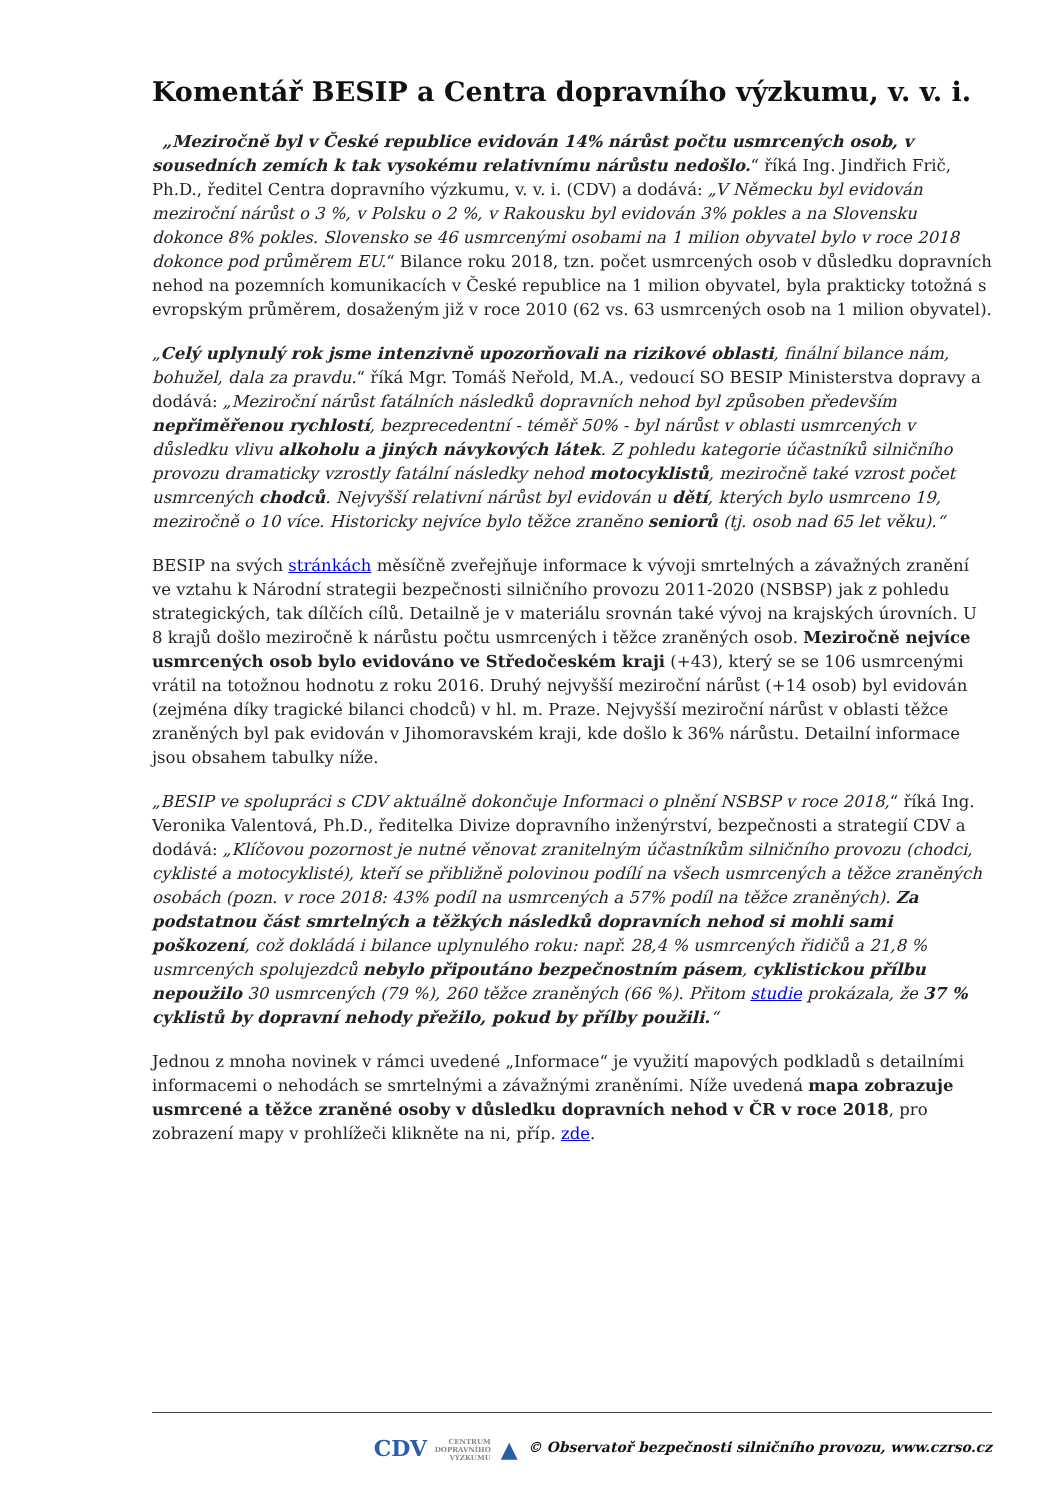Komentář BESIP a Centra dopravního výzkumu, v. v. i.
„Meziročně byl v České republice evidován 14% nárůst počtu usmrcených osob, v sousedních zemích k tak vysokému relativnímu nárůstu nedošlo.“ říká Ing. Jindřich Frič, Ph.D., ředitel Centra dopravního výzkumu, v. v. i. (CDV) a dodává: „V Německu byl evidován meziroční nárůst o 3 %, v Polsku o 2 %, v Rakousku byl evidován 3% pokles a na Slovensku dokonce 8% pokles. Slovensko se 46 usmrcenými osobami na 1 milion obyvatel bylo v roce 2018 dokonce pod průměrem EU.“ Bilance roku 2018, tzn. počet usmrcených osob v důsledku dopravních nehod na pozemních komunikacích v České republice na 1 milion obyvatel, byla prakticky totožná s evropským průměrem, dosaženým již v roce 2010 (62 vs. 63 usmrcených osob na 1 milion obyvatel).
„Celý uplynulý rok jsme intenzivně upozorňovali na rizikové oblasti, finální bilance nám, bohužel, dala za pravdu.“ říká Mgr. Tomáš Neřold, M.A., vedoucí SO BESIP Ministerstva dopravy a dodává: „Meziroční nárůst fatálních následků dopravních nehod byl způsoben především nepřiměřenou rychlostí, bezprecedentní - téměř 50% - byl nárůst v oblasti usmrcených v důsledku vlivu alkoholu a jiných návykových látek. Z pohledu kategorie účastníků silničního provozu dramaticky vzrostly fatální následky nehod motocyklistů, meziročně také vzrost počet usmrcených chodců. Nejvyšší relativní nárůst byl evidován u dětí, kterých bylo usmrceno 19, meziročně o 10 více. Historicky nejvíce bylo těžce zraněno seniorů (tj. osob nad 65 let věku).“
BESIP na svých stránkách měsíčně zveřejňuje informace k vývoji smrtelných a závažných zranění ve vztahu k Národní strategii bezpečnosti silničního provozu 2011-2020 (NSBSP) jak z pohledu strategických, tak dílčích cílů. Detailně je v materiálu srovnán také vývoj na krajských úrovních. U 8 krajů došlo meziročně k nárůstu počtu usmrcených i těžce zraněných osob. Meziročně nejvíce usmrcených osob bylo evidováno ve Středočeském kraji (+43), který se se 106 usmrcenými vrátil na totožnou hodnotu z roku 2016. Druhý nejvyšší meziroční nárůst (+14 osob) byl evidován (zejména díky tragické bilanci chodců) v hl. m. Praze. Nejvyšší meziroční nárůst v oblasti těžce zraněných byl pak evidován v Jihomoravském kraji, kde došlo k 36% nárůstu. Detailní informace jsou obsahem tabulky níže.
„BESIP ve spolupráci s CDV aktuálně dokončuje Informaci o plnění NSBSP v roce 2018,“ říká Ing. Veronika Valentová, Ph.D., ředitelka Divize dopravního inženýrství, bezpečnosti a strategií CDV a dodává: „Klíčovou pozornost je nutné věnovat zranitelným účastníkům silničního provozu (chodci, cyklisté a motocyklisté), kteří se přibližně polovinou podílí na všech usmrcených a těžce zraněných osobách (pozn. v roce 2018: 43% podíl na usmrcených a 57% podíl na těžce zraněných). Za podstatnou část smrtelných a těžkých následků dopravních nehod si mohli sami poškození, což dokládá i bilance uplynulého roku: např. 28,4 % usmrcených řidičů a 21,8 % usmrcených spolujezdců nebylo připoutáno bezpečnostním pásem, cyklistickou přílbu nepoužilo 30 usmrcených (79 %), 260 těžce zraněných (66 %). Přitom studie prokázala, že 37 % cyklistů by dopravní nehody přežilo, pokud by přílby použili.“
Jednou z mnoha novinek v rámci uvedené „Informace“ je využití mapových podkladů s detailními informacemi o nehodách se smrtelnými a závažnými zraněními. Níže uvedená mapa zobrazuje usmrcené a těžce zraněné osoby v důsledku dopravních nehod v ČR v roce 2018, pro zobrazení mapy v prohlížeči klikněte na ni, příp. zde.
CDV CENTRUM
DOPRAVNÍHO
VÝZKUMU ▲ © Observatoř bezpečnosti silničního provozu, www.czrso.cz